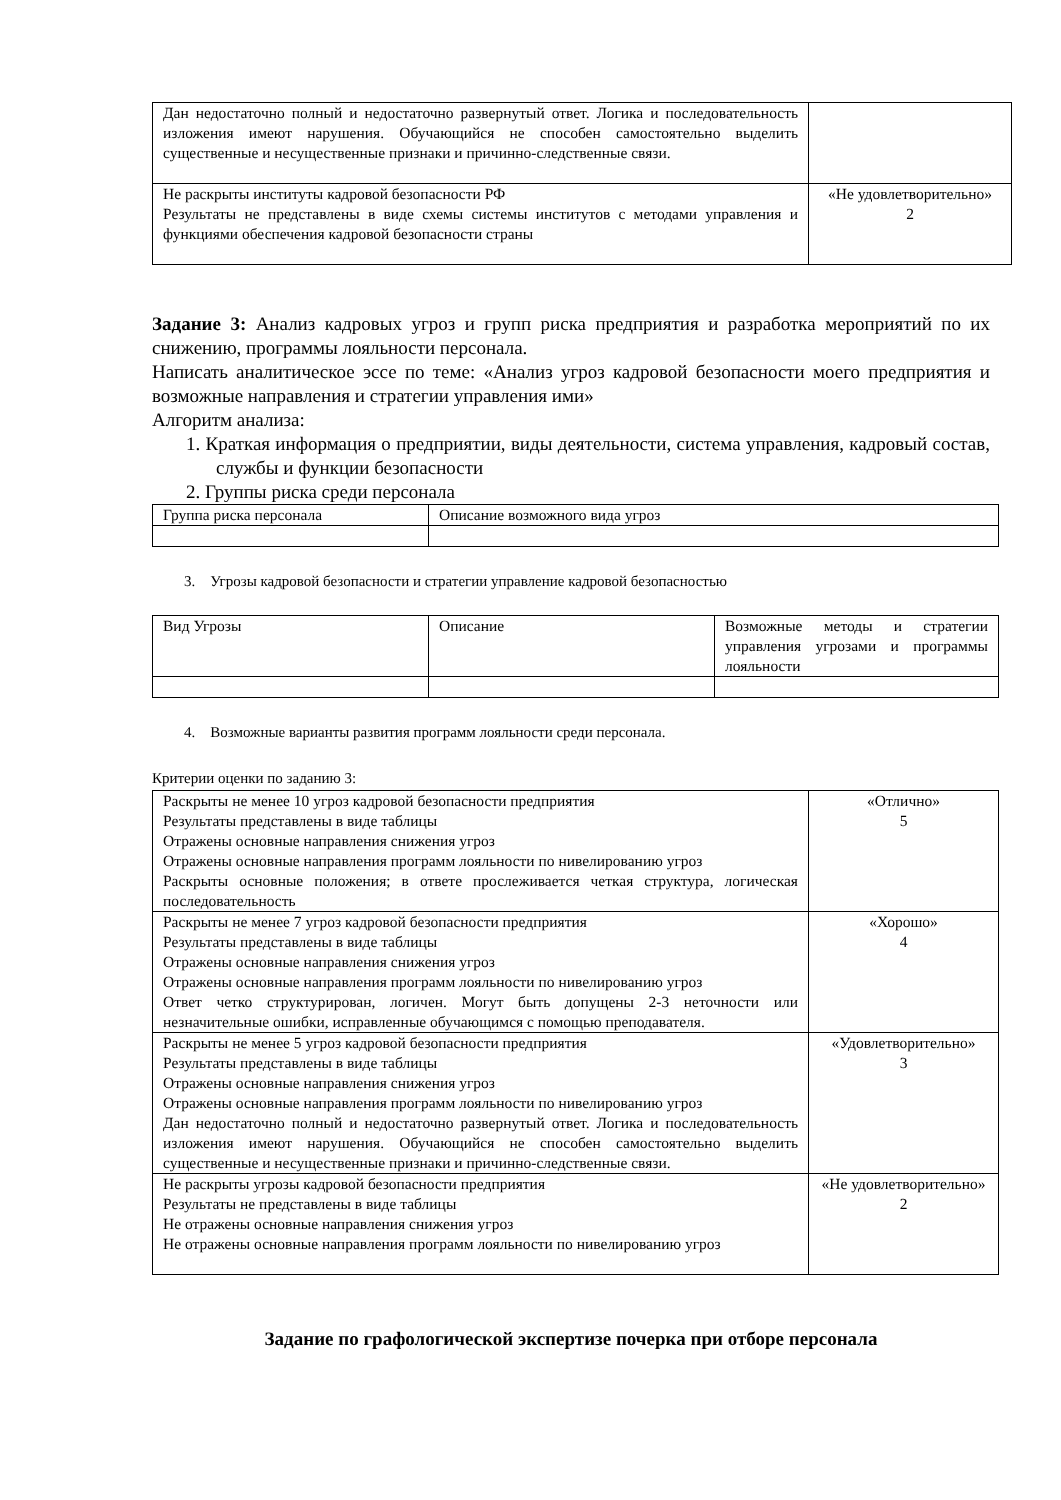| Дан недостаточно полный и недостаточно развернутый ответ. Логика и последовательность изложения имеют нарушения. Обучающийся не способен самостоятельно выделить существенные и несущественные признаки и причинно-следственные связи. | |
| Не раскрыты институты кадровой безопасности РФ Результаты не представлены в виде схемы системы институтов с методами управления и функциями обеспечения кадровой безопасности страны | «Не удовлетворительно» 2 |
Задание 3: Анализ кадровых угроз и групп риска предприятия и разработка мероприятий по их снижению, программы лояльности персонала.
Написать аналитическое эссе по теме: «Анализ угроз кадровой безопасности моего предприятия и возможные направления и стратегии управления ими»
Алгоритм анализа:
1. Краткая информация о предприятии, виды деятельности, система управления, кадровый состав, службы и функции безопасности
2. Группы риска среди персонала
| Группа риска персонала | Описание возможного вида угроз |
3. Угрозы кадровой безопасности и стратегии управление кадровой безопасностью
| Вид Угрозы | Описание | Возможные методы и стратегии управления угрозами и программы лояльности |
4. Возможные варианты развития программ лояльности среди персонала.
Критерии оценки по заданию 3:
| Раскрыты не менее 10 угроз кадровой безопасности предприятия Результаты представлены в виде таблицы Отражены основные направления снижения угроз Отражены основные направления программ лояльности по нивелированию угроз Раскрыты основные положения; в ответе прослеживается четкая структура, логическая последовательность | «Отлично» 5 |
| Раскрыты не менее 7 угроз кадровой безопасности предприятия Результаты представлены в виде таблицы Отражены основные направления снижения угроз Отражены основные направления программ лояльности по нивелированию угроз Ответ четко структурирован, логичен. Могут быть допущены 2-3 неточности или незначительные ошибки, исправленные обучающимся с помощью преподавателя. | «Хорошо» 4 |
| Раскрыты не менее 5 угроз кадровой безопасности предприятия Результаты представлены в виде таблицы Отражены основные направления снижения угроз Отражены основные направления программ лояльности по нивелированию угроз Дан недостаточно полный и недостаточно развернутый ответ. Логика и последовательность изложения имеют нарушения. Обучающийся не способен самостоятельно выделить существенные и несущественные признаки и причинно-следственные связи. | «Удовлетворительно» 3 |
| Не раскрыты угрозы кадровой безопасности предприятия Результаты не представлены в виде таблицы Не отражены основные направления снижения угроз Не отражены основные направления программ лояльности по нивелированию угроз | «Не удовлетворительно» 2 |
Задание по графологической экспертизе почерка при отборе персонала